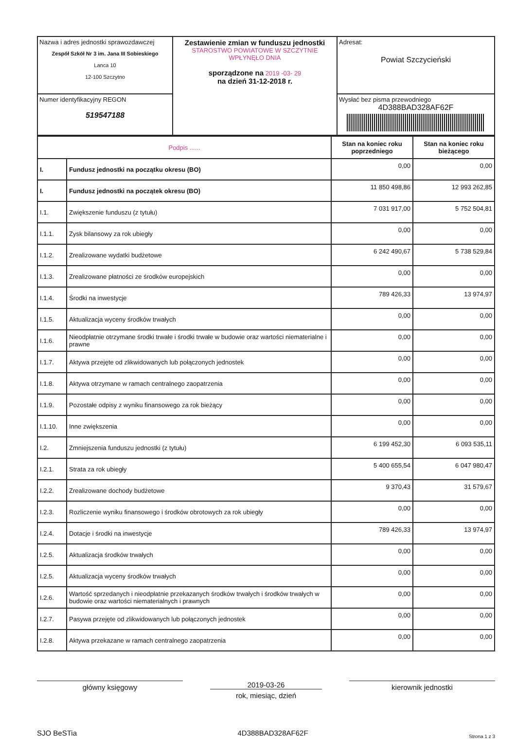| Nazwa i adres jednostki sprawozdawczej Zespół Szkół Nr 3 im. Jana III Sobieskiego Lanca 10 12-100 Szczytno | Zestawienie zmian w funduszu jednostki STAROSTWO POWIATOWE W SZCZYTNIE WPŁYNĘŁO DNIA sporządzone na 2019 -03- 29 na dzień 31-12-2018 r. | Adresat: Powiat Szczycieński |
| Numer identyfikacyjny REGON 519547188 | | Wysłać bez pisma przewodniego 4D388BAD328AF62F |
| Podpis ...... | | Stan na koniec roku poprzedniego | Stan na koniec roku bieżącego |
| I. | Fundusz jednostki na początku okresu (BO) | 0,00 | 0,00 |
| I. | Fundusz jednostki na początek okresu (BO) | 11 850 498,86 | 12 993 262,85 |
| I.1. | Zwiększenie funduszu (z tytułu) | 7 031 917,00 | 5 752 504,81 |
| I.1.1. | Zysk bilansowy za rok ubiegły | 0,00 | 0,00 |
| I.1.2. | Zrealizowane wydatki budżetowe | 6 242 490,67 | 5 738 529,84 |
| I.1.3. | Zrealizowane płatności ze środków europejskich | 0,00 | 0,00 |
| I.1.4. | Środki na inwestycje | 789 426,33 | 13 974,97 |
| I.1.5. | Aktualizacja wyceny środków trwałych | 0,00 | 0,00 |
| I.1.6. | Nieodpłatnie otrzymane środki trwałe i środki trwałe w budowie oraz wartości niematerialne i prawne | 0,00 | 0,00 |
| I.1.7. | Aktywa przejęte od zlikwidowanych lub połączonych jednostek | 0,00 | 0,00 |
| I.1.8. | Aktywa otrzymane w ramach centralnego zaopatrzenia | 0,00 | 0,00 |
| I.1.9. | Pozostałe odpisy z wyniku finansowego za rok bieżący | 0,00 | 0,00 |
| I.1.10. | Inne zwiększenia | 0,00 | 0,00 |
| I.2. | Zmniejszenia funduszu jednostki (z tytułu) | 6 199 452,30 | 6 093 535,11 |
| I.2.1. | Strata za rok ubiegły | 5 400 655,54 | 6 047 980,47 |
| I.2.2. | Zrealizowane dochody budżetowe | 9 370,43 | 31 579,67 |
| I.2.3. | Rozliczenie wyniku finansowego i środków obrotowych za rok ubiegły | 0,00 | 0,00 |
| I.2.4. | Dotacje i środki na inwestycje | 789 426,33 | 13 974,97 |
| I.2.5. | Aktualizacja środków trwałych | 0,00 | 0,00 |
| I.2.5. | Aktualizacja wyceny środków trwałych | 0,00 | 0,00 |
| I.2.6. | Wartość sprzedanych i nieodpłatnie przekazanych środków trwałych i środków trwałych w budowie oraz wartości niematerialnych i prawnych | 0,00 | 0,00 |
| I.2.7. | Pasywa przejęte od zlikwidowanych lub połączonych jednostek | 0,00 | 0,00 |
| I.2.8. | Aktywa przekazane w ramach centralnego zaopatrzenia | 0,00 | 0,00 |
główny księgowy 2019-03-26
rok, miesiąc, dzień
kierownik jednostki
SJO BeSTia 4D388BAD328AF62F Strona 1 z 3